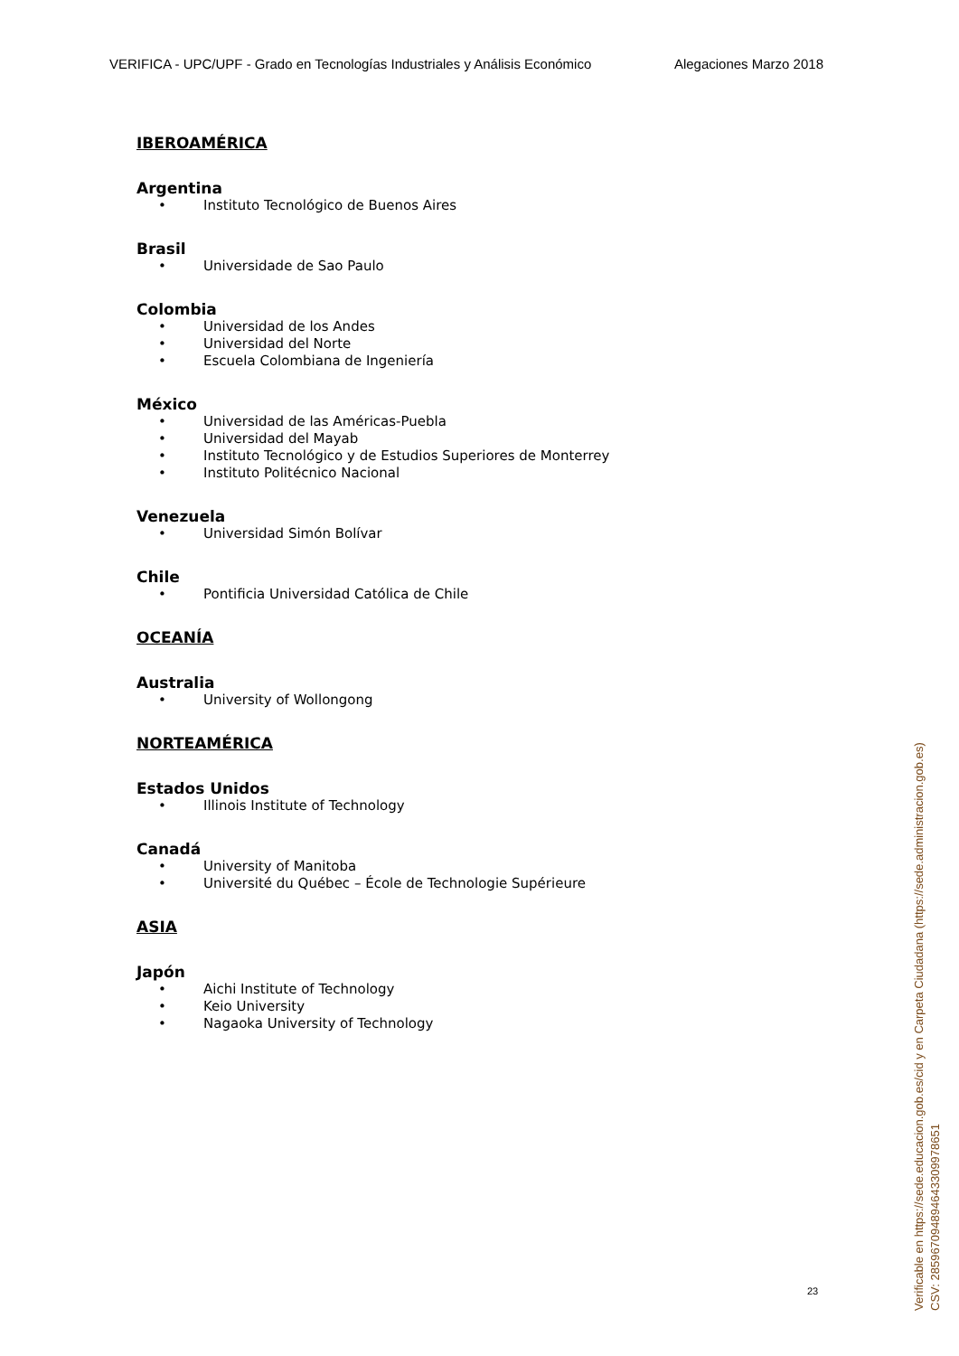VERIFICA - UPC/UPF - Grado en Tecnologías Industriales y Análisis Económico Alegaciones Marzo 2018
IBEROAMÉRICA
Argentina
• Instituto Tecnológico de Buenos Aires
Brasil
• Universidade de Sao Paulo
Colombia
• Universidad de los Andes
• Universidad del Norte
• Escuela Colombiana de Ingeniería
México
• Universidad de las Américas-Puebla
• Universidad del Mayab
• Instituto Tecnológico y de Estudios Superiores de Monterrey
• Instituto Politécnico Nacional
Venezuela
• Universidad Simón Bolívar
Chile
• Pontificia Universidad Católica de Chile
OCEANÍA
Australia
• University of Wollongong
NORTEAMÉRICA
Estados Unidos
• Illinois Institute of Technology
Canadá
• University of Manitoba
• Université du Québec – École de Technologie Supérieure
ASIA
Japón
• Aichi Institute of Technology
• Keio University
• Nagaoka University of Technology
23
Verificable en https://sede.educacion.gob.es/cid y en Carpeta Ciudadana (https://sede.administracion.gob.es)
CSV: 285967094894643309978651